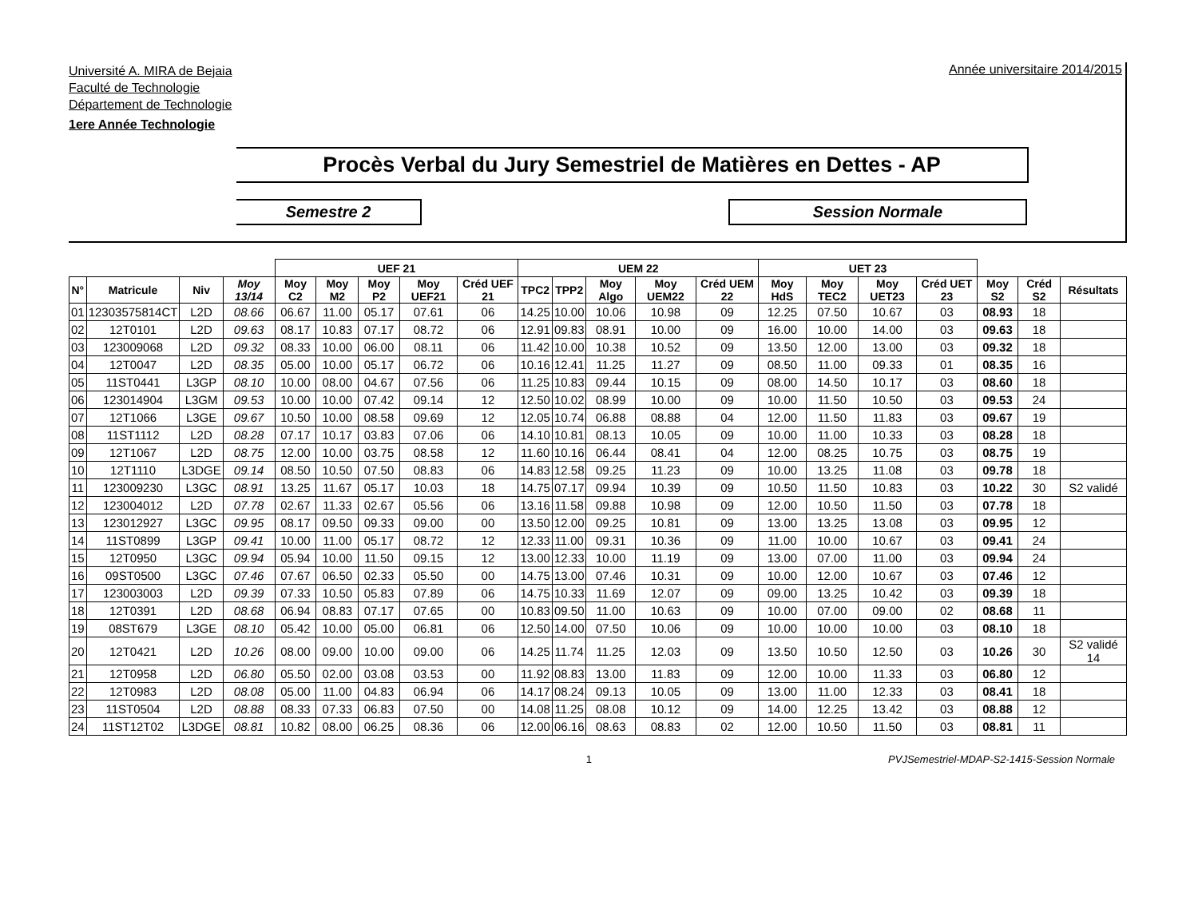Université A. MIRA de Bejaia
Faculté de Technologie
Département de Technologie
1ere Année Technologie
Année universitaire 2014/2015
Procès Verbal du Jury Semestriel de Matières en Dettes - AP
Semestre 2 Session Normale
| | | | | UEF 21 | | | | | UEM 22 | | | | | UET 23 | | | | | | |
| --- | --- | --- | --- | --- | --- | --- | --- | --- | --- | --- | --- | --- | --- | --- | --- | --- | --- | --- | --- | --- |
| N° | Matricule | Niv | Moy 13/14 | Moy C2 | Moy M2 | Moy P2 | Moy UEF21 | Créd UEF 21 | TPC2 | TPP2 | Moy Algo | Moy UEM22 | Créd UEM 22 | Moy HdS | Moy TEC2 | Moy UET23 | Créd UET 23 | Moy S2 | Créd S2 | Résultats |
| 01 | 12303575814CT | L2D | 08.66 | 06.67 | 11.00 | 05.17 | 07.61 | 06 | 14.25 | 10.00 | 10.06 | 10.98 | 09 | 12.25 | 07.50 | 10.67 | 03 | 08.93 | 18 | |
| 02 | 12T0101 | L2D | 09.63 | 08.17 | 10.83 | 07.17 | 08.72 | 06 | 12.91 | 09.83 | 08.91 | 10.00 | 09 | 16.00 | 10.00 | 14.00 | 03 | 09.63 | 18 | |
| 03 | 123009068 | L2D | 09.32 | 08.33 | 10.00 | 06.00 | 08.11 | 06 | 11.42 | 10.00 | 10.38 | 10.52 | 09 | 13.50 | 12.00 | 13.00 | 03 | 09.32 | 18 | |
| 04 | 12T0047 | L2D | 08.35 | 05.00 | 10.00 | 05.17 | 06.72 | 06 | 10.16 | 12.41 | 11.25 | 11.27 | 09 | 08.50 | 11.00 | 09.33 | 01 | 08.35 | 16 | |
| 05 | 11ST0441 | L3GP | 08.10 | 10.00 | 08.00 | 04.67 | 07.56 | 06 | 11.25 | 10.83 | 09.44 | 10.15 | 09 | 08.00 | 14.50 | 10.17 | 03 | 08.60 | 18 | |
| 06 | 123014904 | L3GM | 09.53 | 10.00 | 10.00 | 07.42 | 09.14 | 12 | 12.50 | 10.02 | 08.99 | 10.00 | 09 | 10.00 | 11.50 | 10.50 | 03 | 09.53 | 24 | |
| 07 | 12T1066 | L3GE | 09.67 | 10.50 | 10.00 | 08.58 | 09.69 | 12 | 12.05 | 10.74 | 06.88 | 08.88 | 04 | 12.00 | 11.50 | 11.83 | 03 | 09.67 | 19 | |
| 08 | 11ST1112 | L2D | 08.28 | 07.17 | 10.17 | 03.83 | 07.06 | 06 | 14.10 | 10.81 | 08.13 | 10.05 | 09 | 10.00 | 11.00 | 10.33 | 03 | 08.28 | 18 | |
| 09 | 12T1067 | L2D | 08.75 | 12.00 | 10.00 | 03.75 | 08.58 | 12 | 11.60 | 10.16 | 06.44 | 08.41 | 04 | 12.00 | 08.25 | 10.75 | 03 | 08.75 | 19 | |
| 10 | 12T1110 | L3DGE | 09.14 | 08.50 | 10.50 | 07.50 | 08.83 | 06 | 14.83 | 12.58 | 09.25 | 11.23 | 09 | 10.00 | 13.25 | 11.08 | 03 | 09.78 | 18 | |
| 11 | 123009230 | L3GC | 08.91 | 13.25 | 11.67 | 05.17 | 10.03 | 18 | 14.75 | 07.17 | 09.94 | 10.39 | 09 | 10.50 | 11.50 | 10.83 | 03 | 10.22 | 30 | S2 validé |
| 12 | 123004012 | L2D | 07.78 | 02.67 | 11.33 | 02.67 | 05.56 | 06 | 13.16 | 11.58 | 09.88 | 10.98 | 09 | 12.00 | 10.50 | 11.50 | 03 | 07.78 | 18 | |
| 13 | 123012927 | L3GC | 09.95 | 08.17 | 09.50 | 09.33 | 09.00 | 00 | 13.50 | 12.00 | 09.25 | 10.81 | 09 | 13.00 | 13.25 | 13.08 | 03 | 09.95 | 12 | |
| 14 | 11ST0899 | L3GP | 09.41 | 10.00 | 11.00 | 05.17 | 08.72 | 12 | 12.33 | 11.00 | 09.31 | 10.36 | 09 | 11.00 | 10.00 | 10.67 | 03 | 09.41 | 24 | |
| 15 | 12T0950 | L3GC | 09.94 | 05.94 | 10.00 | 11.50 | 09.15 | 12 | 13.00 | 12.33 | 10.00 | 11.19 | 09 | 13.00 | 07.00 | 11.00 | 03 | 09.94 | 24 | |
| 16 | 09ST0500 | L3GC | 07.46 | 07.67 | 06.50 | 02.33 | 05.50 | 00 | 14.75 | 13.00 | 07.46 | 10.31 | 09 | 10.00 | 12.00 | 10.67 | 03 | 07.46 | 12 | |
| 17 | 123003003 | L2D | 09.39 | 07.33 | 10.50 | 05.83 | 07.89 | 06 | 14.75 | 10.33 | 11.69 | 12.07 | 09 | 09.00 | 13.25 | 10.42 | 03 | 09.39 | 18 | |
| 18 | 12T0391 | L2D | 08.68 | 06.94 | 08.83 | 07.17 | 07.65 | 00 | 10.83 | 09.50 | 11.00 | 10.63 | 09 | 10.00 | 07.00 | 09.00 | 02 | 08.68 | 11 | |
| 19 | 08ST679 | L3GE | 08.10 | 05.42 | 10.00 | 05.00 | 06.81 | 06 | 12.50 | 14.00 | 07.50 | 10.06 | 09 | 10.00 | 10.00 | 10.00 | 03 | 08.10 | 18 | |
| 20 | 12T0421 | L2D | 10.26 | 08.00 | 09.00 | 10.00 | 09.00 | 06 | 14.25 | 11.74 | 11.25 | 12.03 | 09 | 13.50 | 10.50 | 12.50 | 03 | 10.26 | 30 | S2 validé 14 |
| 21 | 12T0958 | L2D | 06.80 | 05.50 | 02.00 | 03.08 | 03.53 | 00 | 11.92 | 08.83 | 13.00 | 11.83 | 09 | 12.00 | 10.00 | 11.33 | 03 | 06.80 | 12 | |
| 22 | 12T0983 | L2D | 08.08 | 05.00 | 11.00 | 04.83 | 06.94 | 06 | 14.17 | 08.24 | 09.13 | 10.05 | 09 | 13.00 | 11.00 | 12.33 | 03 | 08.41 | 18 | |
| 23 | 11ST0504 | L2D | 08.88 | 08.33 | 07.33 | 06.83 | 07.50 | 00 | 14.08 | 11.25 | 08.08 | 10.12 | 09 | 14.00 | 12.25 | 13.42 | 03 | 08.88 | 12 | |
| 24 | 11ST12T02 | L3DGE | 08.81 | 10.82 | 08.00 | 06.25 | 08.36 | 06 | 12.00 | 06.16 | 08.63 | 08.83 | 02 | 12.00 | 10.50 | 11.50 | 03 | 08.81 | 11 | |
1 PVJSemestriel-MDAP-S2-1415-Session Normale